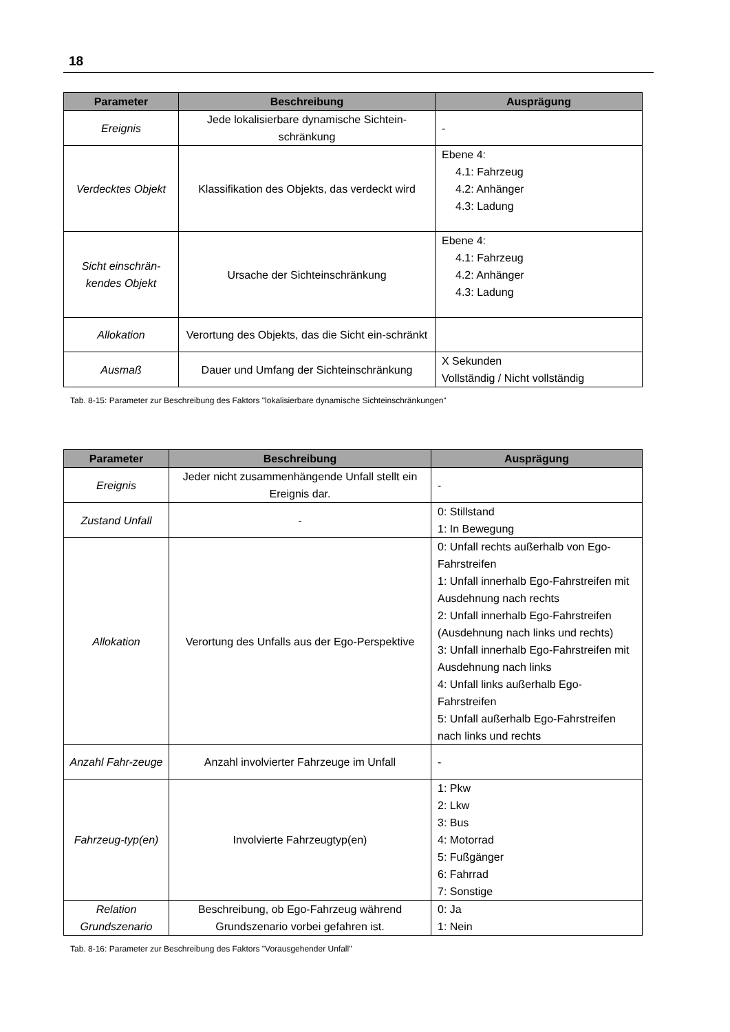18
| Parameter | Beschreibung | Ausprägung |
| --- | --- | --- |
| Ereignis | Jede lokalisierbare dynamische Sichtein-schränkung | - |
| Verdecktes Objekt | Klassifikation des Objekts, das verdeckt wird | Ebene 4: 4.1: Fahrzeug 4.2: Anhänger 4.3: Ladung |
| Sicht einschrän-kendes Objekt | Ursache der Sichteinschränkung | Ebene 4: 4.1: Fahrzeug 4.2: Anhänger 4.3: Ladung |
| Allokation | Verortung des Objekts, das die Sicht ein-schränkt | |
| Ausmaß | Dauer und Umfang der Sichteinschränkung | X Sekunden Vollständig / Nicht vollständig |
Tab. 8-15: Parameter zur Beschreibung des Faktors "lokalisierbare dynamische Sichteinschränkungen"
| Parameter | Beschreibung | Ausprägung |
| --- | --- | --- |
| Ereignis | Jeder nicht zusammenhängende Unfall stellt ein Ereignis dar. | - |
| Zustand Unfall | - | 0: Stillstand 1: In Bewegung |
| Allokation | Verortung des Unfalls aus der Ego-Perspektive | 0: Unfall rechts außerhalb von Ego-Fahrstreifen 1: Unfall innerhalb Ego-Fahrstreifen mit Ausdehnung nach rechts 2: Unfall innerhalb Ego-Fahrstreifen (Ausdehnung nach links und rechts) 3: Unfall innerhalb Ego-Fahrstreifen mit Ausdehnung nach links 4: Unfall links außerhalb Ego-Fahrstreifen 5: Unfall außerhalb Ego-Fahrstreifen nach links und rechts |
| Anzahl Fahr-zeuge | Anzahl involvierter Fahrzeuge im Unfall | - |
| Fahrzeug-typ(en) | Involvierte Fahrzeugtyp(en) | 1: Pkw 2: Lkw 3: Bus 4: Motorrad 5: Fußgänger 6: Fahrrad 7: Sonstige |
| Relation Grundszenario | Beschreibung, ob Ego-Fahrzeug während Grundszenario vorbei gefahren ist. | 0: Ja 1: Nein |
Tab. 8-16: Parameter zur Beschreibung des Faktors "Vorausgehender Unfall"